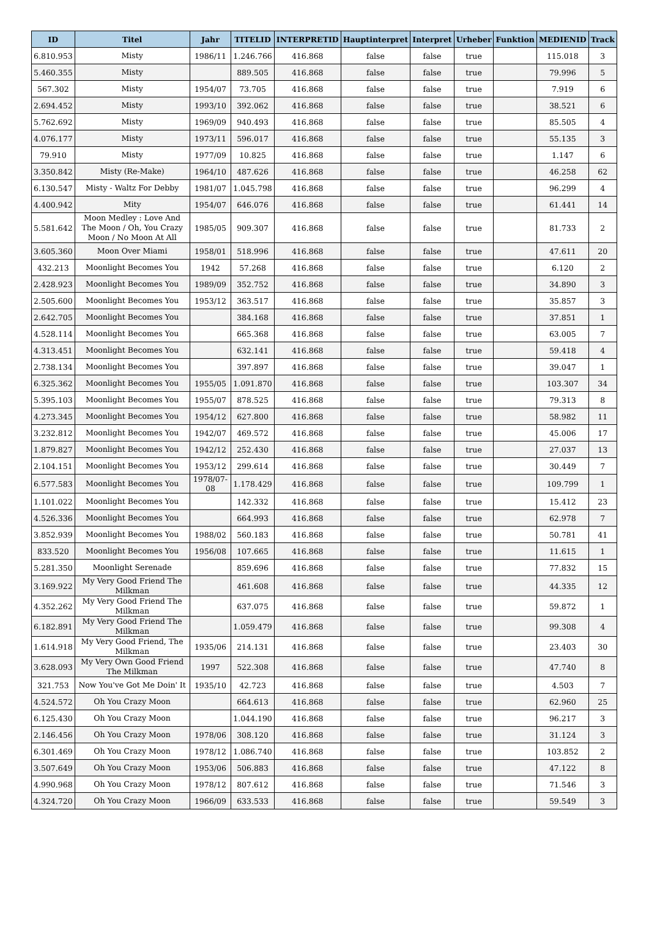| ID | Titel | Jahr | TITELID | INTERPRETID | Hauptinterpret | Interpret | Urheber | Funktion | MEDIENID | Track |
| --- | --- | --- | --- | --- | --- | --- | --- | --- | --- | --- |
| 6.810.953 | Misty | 1986/11 | 1.246.766 | 416.868 | false | false | true | | 115.018 | 3 |
| 5.460.355 | Misty | | 889.505 | 416.868 | false | false | true | | 79.996 | 5 |
| 567.302 | Misty | 1954/07 | 73.705 | 416.868 | false | false | true | | 7.919 | 6 |
| 2.694.452 | Misty | 1993/10 | 392.062 | 416.868 | false | false | true | | 38.521 | 6 |
| 5.762.692 | Misty | 1969/09 | 940.493 | 416.868 | false | false | true | | 85.505 | 4 |
| 4.076.177 | Misty | 1973/11 | 596.017 | 416.868 | false | false | true | | 55.135 | 3 |
| 79.910 | Misty | 1977/09 | 10.825 | 416.868 | false | false | true | | 1.147 | 6 |
| 3.350.842 | Misty (Re-Make) | 1964/10 | 487.626 | 416.868 | false | false | true | | 46.258 | 62 |
| 6.130.547 | Misty - Waltz For Debby | 1981/07 | 1.045.798 | 416.868 | false | false | true | | 96.299 | 4 |
| 4.400.942 | Mity | 1954/07 | 646.076 | 416.868 | false | false | true | | 61.441 | 14 |
| 5.581.642 | Moon Medley : Love And The Moon / Oh, You Crazy Moon / No Moon At All | 1985/05 | 909.307 | 416.868 | false | false | true | | 81.733 | 2 |
| 3.605.360 | Moon Over Miami | 1958/01 | 518.996 | 416.868 | false | false | true | | 47.611 | 20 |
| 432.213 | Moonlight Becomes You | 1942 | 57.268 | 416.868 | false | false | true | | 6.120 | 2 |
| 2.428.923 | Moonlight Becomes You | 1989/09 | 352.752 | 416.868 | false | false | true | | 34.890 | 3 |
| 2.505.600 | Moonlight Becomes You | 1953/12 | 363.517 | 416.868 | false | false | true | | 35.857 | 3 |
| 2.642.705 | Moonlight Becomes You | | 384.168 | 416.868 | false | false | true | | 37.851 | 1 |
| 4.528.114 | Moonlight Becomes You | | 665.368 | 416.868 | false | false | true | | 63.005 | 7 |
| 4.313.451 | Moonlight Becomes You | | 632.141 | 416.868 | false | false | true | | 59.418 | 4 |
| 2.738.134 | Moonlight Becomes You | | 397.897 | 416.868 | false | false | true | | 39.047 | 1 |
| 6.325.362 | Moonlight Becomes You | 1955/05 | 1.091.870 | 416.868 | false | false | true | | 103.307 | 34 |
| 5.395.103 | Moonlight Becomes You | 1955/07 | 878.525 | 416.868 | false | false | true | | 79.313 | 8 |
| 4.273.345 | Moonlight Becomes You | 1954/12 | 627.800 | 416.868 | false | false | true | | 58.982 | 11 |
| 3.232.812 | Moonlight Becomes You | 1942/07 | 469.572 | 416.868 | false | false | true | | 45.006 | 17 |
| 1.879.827 | Moonlight Becomes You | 1942/12 | 252.430 | 416.868 | false | false | true | | 27.037 | 13 |
| 2.104.151 | Moonlight Becomes You | 1953/12 | 299.614 | 416.868 | false | false | true | | 30.449 | 7 |
| 6.577.583 | Moonlight Becomes You | 1978/07-08 | 1.178.429 | 416.868 | false | false | true | | 109.799 | 1 |
| 1.101.022 | Moonlight Becomes You | | 142.332 | 416.868 | false | false | true | | 15.412 | 23 |
| 4.526.336 | Moonlight Becomes You | | 664.993 | 416.868 | false | false | true | | 62.978 | 7 |
| 3.852.939 | Moonlight Becomes You | 1988/02 | 560.183 | 416.868 | false | false | true | | 50.781 | 41 |
| 833.520 | Moonlight Becomes You | 1956/08 | 107.665 | 416.868 | false | false | true | | 11.615 | 1 |
| 5.281.350 | Moonlight Serenade | | 859.696 | 416.868 | false | false | true | | 77.832 | 15 |
| 3.169.922 | My Very Good Friend The Milkman | | 461.608 | 416.868 | false | false | true | | 44.335 | 12 |
| 4.352.262 | My Very Good Friend The Milkman | | 637.075 | 416.868 | false | false | true | | 59.872 | 1 |
| 6.182.891 | My Very Good Friend The Milkman | | 1.059.479 | 416.868 | false | false | true | | 99.308 | 4 |
| 1.614.918 | My Very Good Friend, The Milkman | 1935/06 | 214.131 | 416.868 | false | false | true | | 23.403 | 30 |
| 3.628.093 | My Very Own Good Friend The Milkman | 1997 | 522.308 | 416.868 | false | false | true | | 47.740 | 8 |
| 321.753 | Now You've Got Me Doin' It | 1935/10 | 42.723 | 416.868 | false | false | true | | 4.503 | 7 |
| 4.524.572 | Oh You Crazy Moon | | 664.613 | 416.868 | false | false | true | | 62.960 | 25 |
| 6.125.430 | Oh You Crazy Moon | | 1.044.190 | 416.868 | false | false | true | | 96.217 | 3 |
| 2.146.456 | Oh You Crazy Moon | 1978/06 | 308.120 | 416.868 | false | false | true | | 31.124 | 3 |
| 6.301.469 | Oh You Crazy Moon | 1978/12 | 1.086.740 | 416.868 | false | false | true | | 103.852 | 2 |
| 3.507.649 | Oh You Crazy Moon | 1953/06 | 506.883 | 416.868 | false | false | true | | 47.122 | 8 |
| 4.990.968 | Oh You Crazy Moon | 1978/12 | 807.612 | 416.868 | false | false | true | | 71.546 | 3 |
| 4.324.720 | Oh You Crazy Moon | 1966/09 | 633.533 | 416.868 | false | false | true | | 59.549 | 3 |